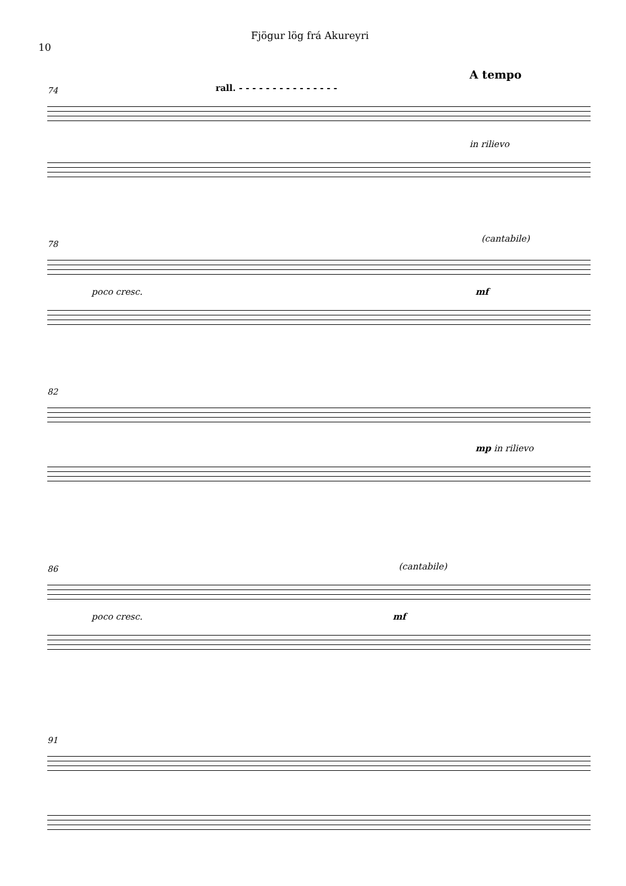10
Fjögur lög frá Akureyri
74 rall. - - - - - - - - - - - - - - -
A tempo
in rilievo
78
(cantabile)
poco cresc. mf
82
mp in rilievo
86 (cantabile)
poco cresc. mf
91